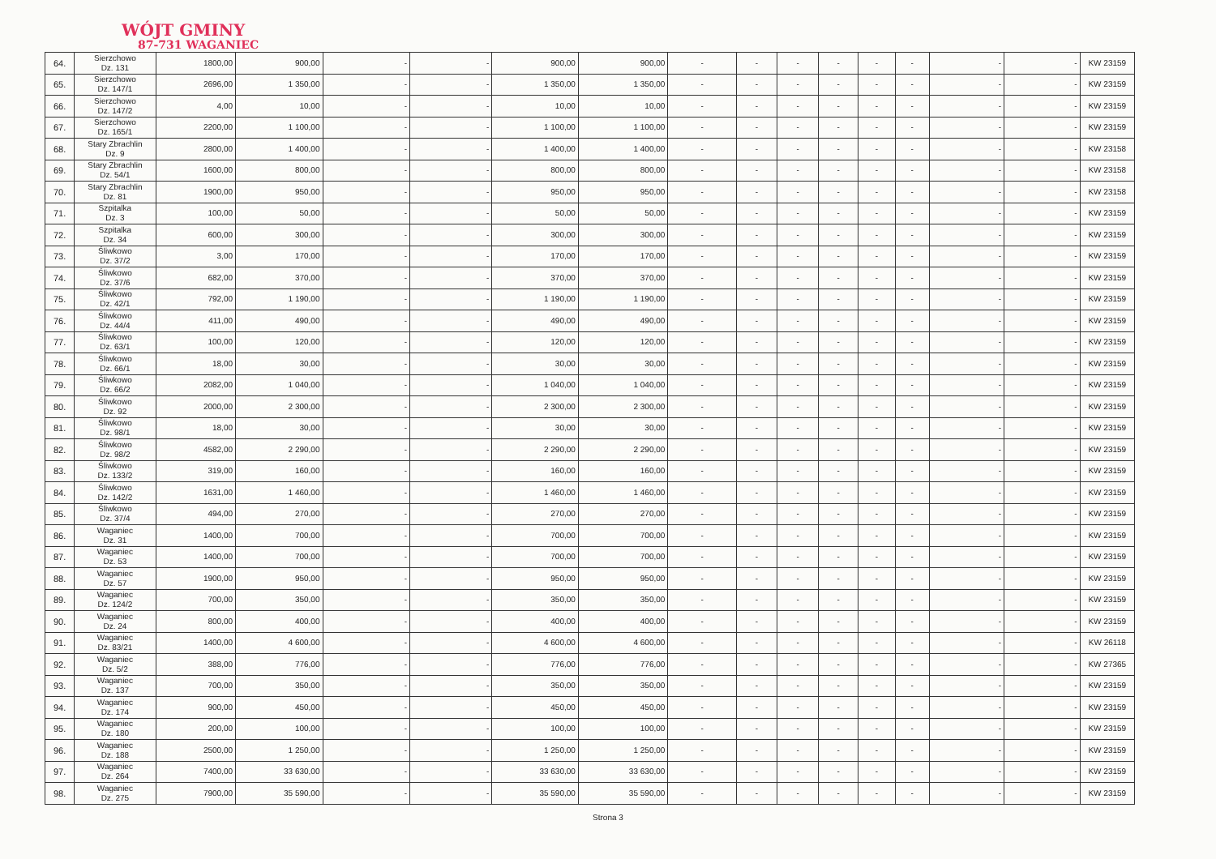WÓJT GMINY
87-731 WAGANIEC
| 64. | Sierzchowo Dz. 131 | 1800,00 | 900,00 | - | - | 900,00 | 900,00 | - | - | - | - | - | - | - | - | KW 23159 |
| 65. | Sierzchowo Dz. 147/1 | 2696,00 | 1 350,00 | - | - | 1 350,00 | 1 350,00 | - | - | - | - | - | - | - | - | KW 23159 |
| 66. | Sierzchowo Dz. 147/2 | 4,00 | 10,00 | - | - | 10,00 | 10,00 | - | - | - | - | - | - | - | - | KW 23159 |
| 67. | Sierzchowo Dz. 165/1 | 2200,00 | 1 100,00 | - | - | 1 100,00 | 1 100,00 | - | - | - | - | - | - | - | - | KW 23159 |
| 68. | Stary Zbrachlin Dz. 9 | 2800,00 | 1 400,00 | - | - | 1 400,00 | 1 400,00 | - | - | - | - | - | - | - | - | KW 23158 |
| 69. | Stary Zbrachlin Dz. 54/1 | 1600,00 | 800,00 | - | - | 800,00 | 800,00 | - | - | - | - | - | - | - | - | KW 23158 |
| 70. | Stary Zbrachlin Dz. 81 | 1900,00 | 950,00 | - | - | 950,00 | 950,00 | - | - | - | - | - | - | - | - | KW 23158 |
| 71. | Szpitalka Dz. 3 | 100,00 | 50,00 | - | - | 50,00 | 50,00 | - | - | - | - | - | - | - | - | KW 23159 |
| 72. | Szpitalka Dz. 34 | 600,00 | 300,00 | - | - | 300,00 | 300,00 | - | - | - | - | - | - | - | - | KW 23159 |
| 73. | Śliwkowo Dz. 37/2 | 3,00 | 170,00 | - | - | 170,00 | 170,00 | - | - | - | - | - | - | - | - | KW 23159 |
| 74. | Śliwkowo Dz. 37/6 | 682,00 | 370,00 | - | - | 370,00 | 370,00 | - | - | - | - | - | - | - | - | KW 23159 |
| 75. | Śliwkowo Dz. 42/1 | 792,00 | 1 190,00 | - | - | 1 190,00 | 1 190,00 | - | - | - | - | - | - | - | - | KW 23159 |
| 76. | Śliwkowo Dz. 44/4 | 411,00 | 490,00 | - | - | 490,00 | 490,00 | - | - | - | - | - | - | - | - | KW 23159 |
| 77. | Śliwkowo Dz. 63/1 | 100,00 | 120,00 | - | - | 120,00 | 120,00 | - | - | - | - | - | - | - | - | KW 23159 |
| 78. | Śliwkowo Dz. 66/1 | 18,00 | 30,00 | - | - | 30,00 | 30,00 | - | - | - | - | - | - | - | - | KW 23159 |
| 79. | Śliwkowo Dz. 66/2 | 2082,00 | 1 040,00 | - | - | 1 040,00 | 1 040,00 | - | - | - | - | - | - | - | - | KW 23159 |
| 80. | Śliwkowo Dz. 92 | 2000,00 | 2 300,00 | - | - | 2 300,00 | 2 300,00 | - | - | - | - | - | - | - | - | KW 23159 |
| 81. | Śliwkowo Dz. 98/1 | 18,00 | 30,00 | - | - | 30,00 | 30,00 | - | - | - | - | - | - | - | - | KW 23159 |
| 82. | Śliwkowo Dz. 98/2 | 4582,00 | 2 290,00 | - | - | 2 290,00 | 2 290,00 | - | - | - | - | - | - | - | - | KW 23159 |
| 83. | Śliwkowo Dz. 133/2 | 319,00 | 160,00 | - | - | 160,00 | 160,00 | - | - | - | - | - | - | - | - | KW 23159 |
| 84. | Śliwkowo Dz. 142/2 | 1631,00 | 1 460,00 | - | - | 1 460,00 | 1 460,00 | - | - | - | - | - | - | - | - | KW 23159 |
| 85. | Śliwkowo Dz. 37/4 | 494,00 | 270,00 | - | - | 270,00 | 270,00 | - | - | - | - | - | - | - | - | KW 23159 |
| 86. | Waganiec Dz. 31 | 1400,00 | 700,00 | - | - | 700,00 | 700,00 | - | - | - | - | - | - | - | - | KW 23159 |
| 87. | Waganiec Dz. 53 | 1400,00 | 700,00 | - | - | 700,00 | 700,00 | - | - | - | - | - | - | - | - | KW 23159 |
| 88. | Waganiec Dz. 57 | 1900,00 | 950,00 | - | - | 950,00 | 950,00 | - | - | - | - | - | - | - | - | KW 23159 |
| 89. | Waganiec Dz. 124/2 | 700,00 | 350,00 | - | - | 350,00 | 350,00 | - | - | - | - | - | - | - | - | KW 23159 |
| 90. | Waganiec Dz. 24 | 800,00 | 400,00 | - | - | 400,00 | 400,00 | - | - | - | - | - | - | - | - | KW 23159 |
| 91. | Waganiec Dz. 83/21 | 1400,00 | 4 600,00 | - | - | 4 600,00 | 4 600,00 | - | - | - | - | - | - | - | - | KW 26118 |
| 92. | Waganiec Dz. 5/2 | 388,00 | 776,00 | - | - | 776,00 | 776,00 | - | - | - | - | - | - | - | - | KW 27365 |
| 93. | Waganiec Dz. 137 | 700,00 | 350,00 | - | - | 350,00 | 350,00 | - | - | - | - | - | - | - | - | KW 23159 |
| 94. | Waganiec Dz. 174 | 900,00 | 450,00 | - | - | 450,00 | 450,00 | - | - | - | - | - | - | - | - | KW 23159 |
| 95. | Waganiec Dz. 180 | 200,00 | 100,00 | - | - | 100,00 | 100,00 | - | - | - | - | - | - | - | - | KW 23159 |
| 96. | Waganiec Dz. 188 | 2500,00 | 1 250,00 | - | - | 1 250,00 | 1 250,00 | - | - | - | - | - | - | - | - | KW 23159 |
| 97. | Waganiec Dz. 264 | 7400,00 | 33 630,00 | - | - | 33 630,00 | 33 630,00 | - | - | - | - | - | - | - | - | KW 23159 |
| 98. | Waganiec Dz. 275 | 7900,00 | 35 590,00 | - | - | 35 590,00 | 35 590,00 | - | - | - | - | - | - | - | - | KW 23159 |
Strona 3